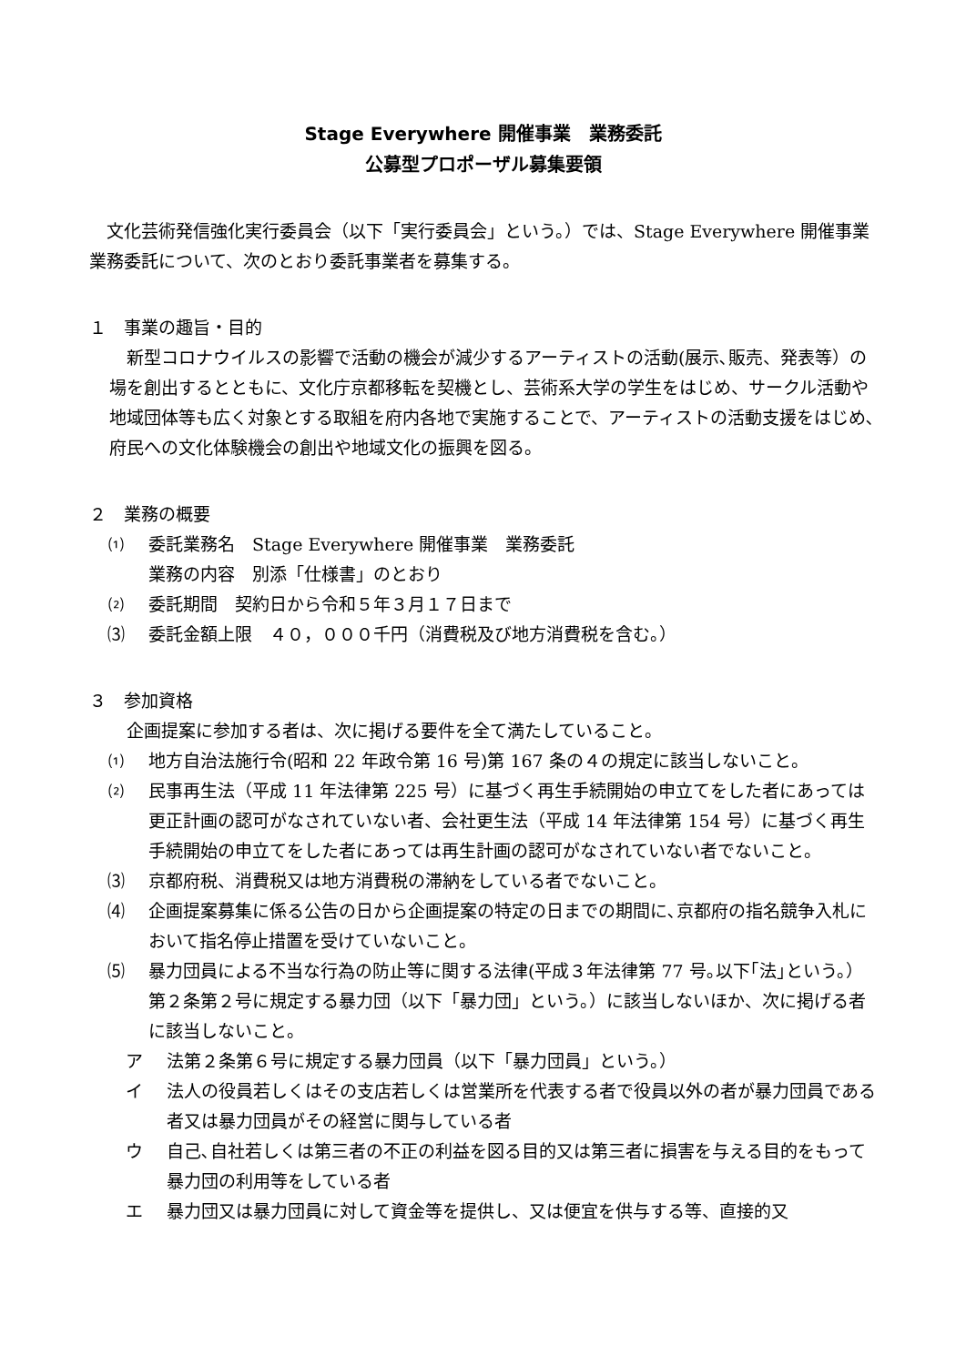Stage Everywhere 開催事業　業務委託
公募型プロポーザル募集要領
文化芸術発信強化実行委員会（以下「実行委員会」という。）では、Stage Everywhere 開催事業 業務委託について、次のとおり委託事業者を募集する。
１　事業の趣旨・目的
新型コロナウイルスの影響で活動の機会が減少するアーティストの活動(展示､販売、発表等）の場を創出するとともに、文化庁京都移転を契機とし、芸術系大学の学生をはじめ、サークル活動や地域団体等も広く対象とする取組を府内各地で実施することで、アーティストの活動支援をはじめ､府民への文化体験機会の創出や地域文化の振興を図る。
２　業務の概要
⑴ 委託業務名　Stage Everywhere 開催事業　業務委託
業務の内容　別添「仕様書」のとおり
⑵ 委託期間　契約日から令和５年３月１７日まで
⑶ 委託金額上限　４０，０００千円（消費税及び地方消費税を含む。）
３　参加資格
企画提案に参加する者は、次に掲げる要件を全て満たしていること。
⑴ 地方自治法施行令(昭和 22 年政令第 16 号)第 167 条の４の規定に該当しないこと。
⑵ 民事再生法（平成 11 年法律第 225 号）に基づく再生手続開始の申立てをした者にあっては更正計画の認可がなされていない者、会社更生法（平成 14 年法律第 154 号）に基づく再生手続開始の申立てをした者にあっては再生計画の認可がなされていない者でないこと。
⑶ 京都府税、消費税又は地方消費税の滞納をしている者でないこと。
⑷ 企画提案募集に係る公告の日から企画提案の特定の日までの期間に､京都府の指名競争入札において指名停止措置を受けていないこと。
⑸ 暴力団員による不当な行為の防止等に関する法律(平成３年法律第 77 号｡以下｢法｣という。）第２条第２号に規定する暴力団（以下「暴力団」という。）に該当しないほか、次に掲げる者に該当しないこと。
ア 法第２条第６号に規定する暴力団員（以下「暴力団員」という。）
イ 法人の役員若しくはその支店若しくは営業所を代表する者で役員以外の者が暴力団員である者又は暴力団員がその経営に関与している者
ウ 自己､自社若しくは第三者の不正の利益を図る目的又は第三者に損害を与える目的をもって暴力団の利用等をしている者
エ 暴力団又は暴力団員に対して資金等を提供し、又は便宜を供与する等、直接的又